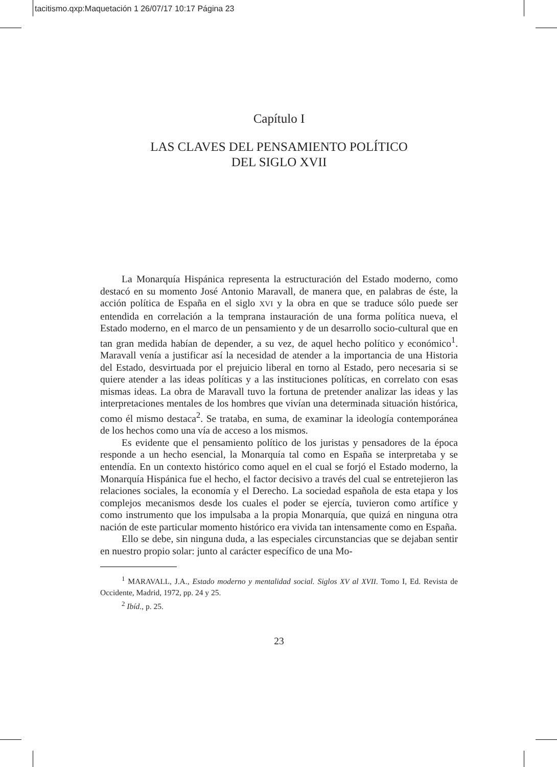tacitismo.qxp:Maquetación 1 26/07/17 10:17 Página 23
Capítulo I
LAS CLAVES DEL PENSAMIENTO POLÍTICO
DEL SIGLO XVII
La Monarquía Hispánica representa la estructuración del Estado moderno, como destacó en su momento José Antonio Maravall, de manera que, en palabras de éste, la acción política de España en el siglo XVI y la obra en que se traduce sólo puede ser entendida en correlación a la temprana instauración de una forma política nueva, el Estado moderno, en el marco de un pensamiento y de un desarrollo socio-cultural que en tan gran medida habían de depender, a su vez, de aquel hecho político y económico<sup>1</sup>. Maravall venía a justificar así la necesidad de atender a la importancia de una Historia del Estado, desvirtuada por el prejuicio liberal en torno al Estado, pero necesaria si se quiere atender a las ideas políticas y a las instituciones políticas, en correlato con esas mismas ideas. La obra de Maravall tuvo la fortuna de pretender analizar las ideas y las interpretaciones mentales de los hombres que vivían una determinada situación histórica, como él mismo destaca<sup>2</sup>. Se trataba, en suma, de examinar la ideología contemporánea de los hechos como una vía de acceso a los mismos.
Es evidente que el pensamiento político de los juristas y pensadores de la época responde a un hecho esencial, la Monarquía tal como en España se interpretaba y se entendía. En un contexto histórico como aquel en el cual se forjó el Estado moderno, la Monarquía Hispánica fue el hecho, el factor decisivo a través del cual se entretejieron las relaciones sociales, la economía y el Derecho. La sociedad española de esta etapa y los complejos mecanismos desde los cuales el poder se ejercía, tuvieron como artífice y como instrumento que los impulsaba a la propia Monarquía, que quizá en ninguna otra nación de este particular momento histórico era vivida tan intensamente como en España.
Ello se debe, sin ninguna duda, a las especiales circunstancias que se dejaban sentir en nuestro propio solar: junto al carácter específico de una Mo-
<sup>1</sup> MARAVALL, J.A., Estado moderno y mentalidad social. Siglos XV al XVII. Tomo I, Ed. Revista de Occidente, Madrid, 1972, pp. 24 y 25.
<sup>2</sup> Ibíd., p. 25.
23